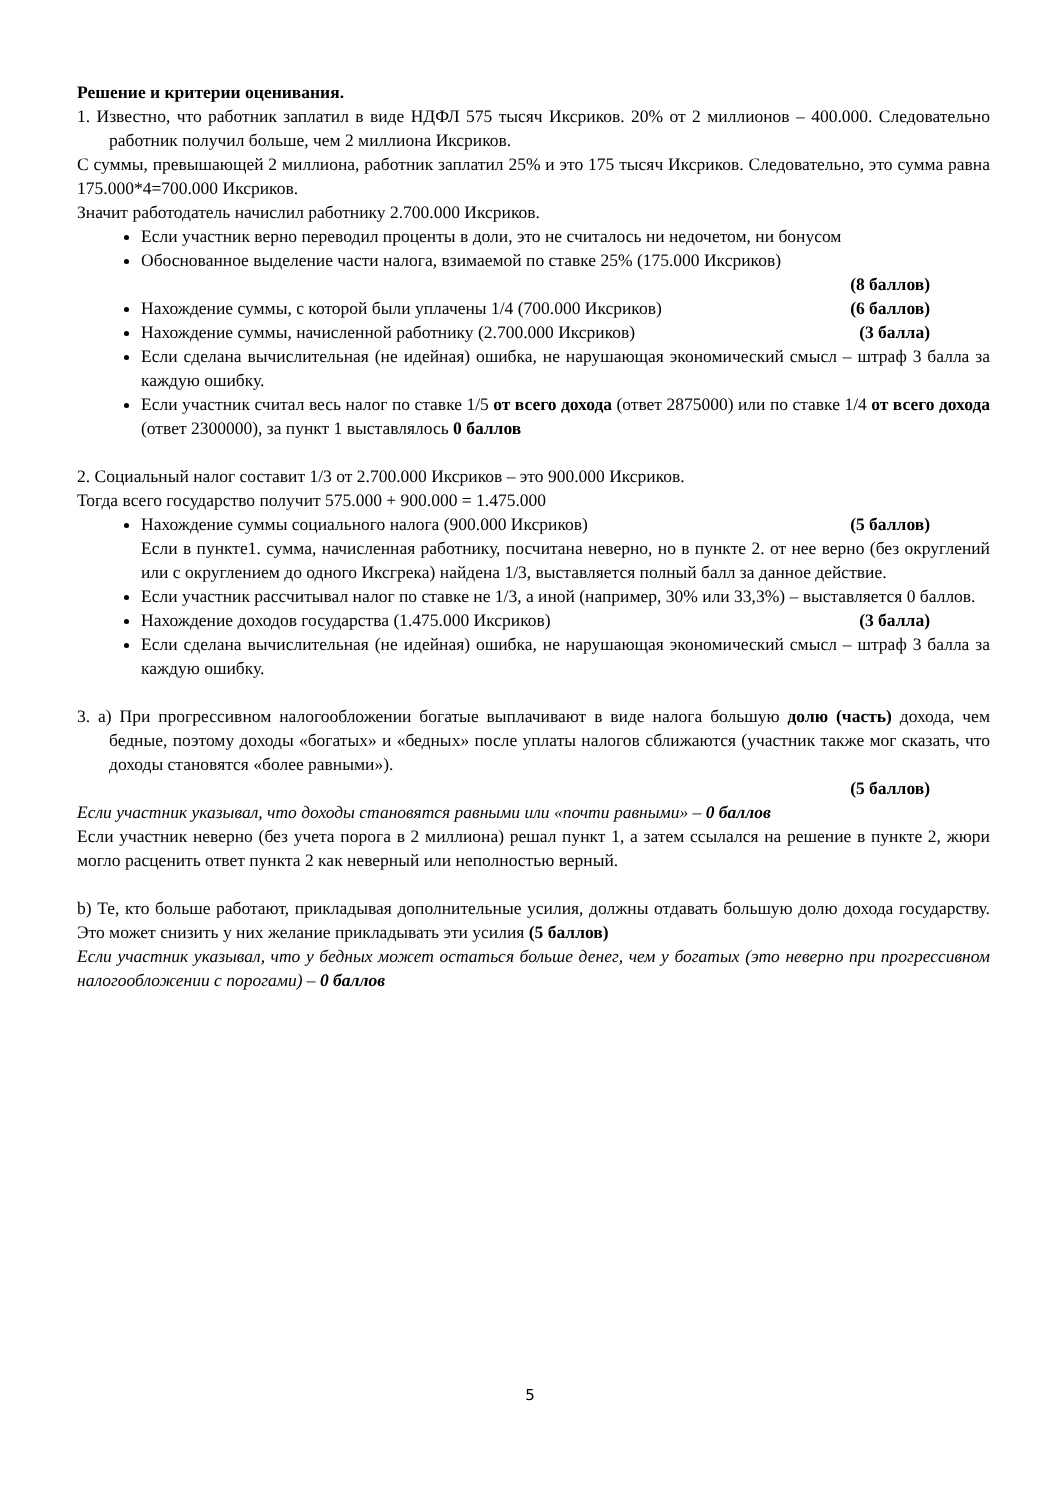Решение и критерии оценивания.
1. Известно, что работник заплатил в виде НДФЛ 575 тысяч Иксриков. 20% от 2 миллионов – 400.000. Следовательно работник получил больше, чем 2 миллиона Иксриков.
С суммы, превышающей 2 миллиона, работник заплатил 25% и это 175 тысяч Иксриков. Следовательно, это сумма равна 175.000*4=700.000 Иксриков.
Значит работодатель начислил работнику 2.700.000 Иксриков.
Если участник верно переводил проценты в доли, это не считалось ни недочетом, ни бонусом
Обоснованное выделение части налога, взимаемой по ставке 25% (175.000 Иксриков)
(8 баллов)
Нахождение суммы, с которой были уплачены 1/4 (700.000 Иксриков) (6 баллов)
Нахождение суммы, начисленной работнику (2.700.000 Иксриков) (3 балла)
Если сделана вычислительная (не идейная) ошибка, не нарушающая экономический смысл – штраф 3 балла за каждую ошибку.
Если участник считал весь налог по ставке 1/5 от всего дохода (ответ 2875000) или по ставке 1/4 от всего дохода (ответ 2300000), за пункт 1 выставлялось 0 баллов
2. Социальный налог составит 1/3 от 2.700.000 Иксриков – это 900.000 Иксриков.
Тогда всего государство получит 575.000 + 900.000 = 1.475.000
Нахождение суммы социального налога (900.000 Иксриков) (5 баллов)
Если в пункте1. сумма, начисленная работнику, посчитана неверно, но в пункте 2. от нее верно (без округлений или с округлением до одного Иксгрека) найдена 1/3, выставляется полный балл за данное действие.
Если участник рассчитывал налог по ставке не 1/3, а иной (например, 30% или 33,3%) – выставляется 0 баллов.
Нахождение доходов государства (1.475.000 Иксриков) (3 балла)
Если сделана вычислительная (не идейная) ошибка, не нарушающая экономический смысл – штраф 3 балла за каждую ошибку.
3. a) При прогрессивном налогообложении богатые выплачивают в виде налога большую долю (часть) дохода, чем бедные, поэтому доходы «богатых» и «бедных» после уплаты налогов сближаются (участник также мог сказать, что доходы становятся «более равными»).
(5 баллов)
Если участник указывал, что доходы становятся равными или «почти равными» – 0 баллов
Если участник неверно (без учета порога в 2 миллиона) решал пункт 1, а затем ссылался на решение в пункте 2, жюри могло расценить ответ пункта 2 как неверный или неполностью верный.
b) Те, кто больше работают, прикладывая дополнительные усилия, должны отдавать большую долю дохода государству. Это может снизить у них желание прикладывать эти усилия (5 баллов)
Если участник указывал, что у бедных может остаться больше денег, чем у богатых (это неверно при прогрессивном налогообложении с порогами) – 0 баллов
5